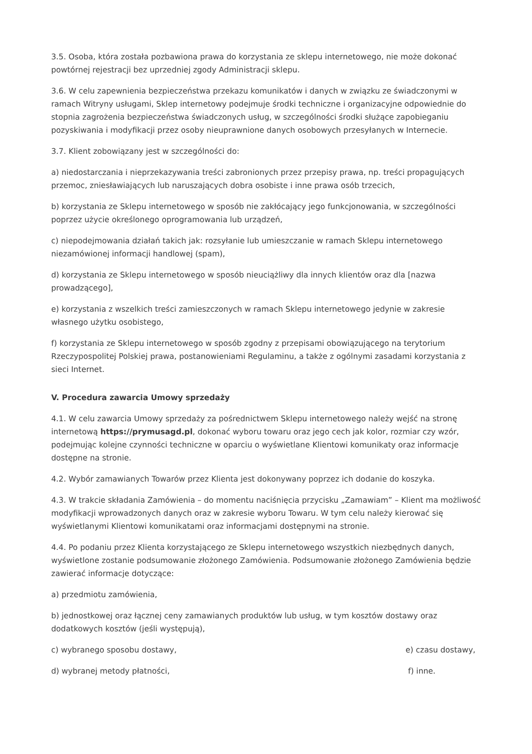3.5. Osoba, która została pozbawiona prawa do korzystania ze sklepu internetowego, nie może dokonać powtórnej rejestracji bez uprzedniej zgody Administracji sklepu.
3.6. W celu zapewnienia bezpieczeństwa przekazu komunikatów i danych w związku ze świadczonymi w ramach Witryny usługami, Sklep internetowy podejmuje środki techniczne i organizacyjne odpowiednie do stopnia zagrożenia bezpieczeństwa świadczonych usług, w szczególności środki służące zapobieganiu pozyskiwania i modyfikacji przez osoby nieuprawnione danych osobowych przesyłanych w Internecie.
3.7. Klient zobowiązany jest w szczególności do:
a) niedostarczania i nieprzekazywania treści zabronionych przez przepisy prawa, np. treści propagujących przemoc, zniesławiających lub naruszających dobra osobiste i inne prawa osób trzecich,
b) korzystania ze Sklepu internetowego w sposób nie zakłócający jego funkcjonowania, w szczególności poprzez użycie określonego oprogramowania lub urządzeń,
c) niepodejmowania działań takich jak: rozsyłanie lub umieszczanie w ramach Sklepu internetowego niezamówionej informacji handlowej (spam),
d) korzystania ze Sklepu internetowego w sposób nieuciążliwy dla innych klientów oraz dla [nazwa prowadzącego],
e) korzystania z wszelkich treści zamieszczonych w ramach Sklepu internetowego jedynie w zakresie własnego użytku osobistego,
f) korzystania ze Sklepu internetowego w sposób zgodny z przepisami obowiązującego na terytorium Rzeczypospolitej Polskiej prawa, postanowieniami Regulaminu, a także z ogólnymi zasadami korzystania z sieci Internet.
V. Procedura zawarcia Umowy sprzedaży
4.1. W celu zawarcia Umowy sprzedaży za pośrednictwem Sklepu internetowego należy wejść na stronę internetową https://prymusagd.pl, dokonać wyboru towaru oraz jego cech jak kolor, rozmiar czy wzór, podejmując kolejne czynności techniczne w oparciu o wyświetlane Klientowi komunikaty oraz informacje dostępne na stronie.
4.2. Wybór zamawianych Towarów przez Klienta jest dokonywany poprzez ich dodanie do koszyka.
4.3. W trakcie składania Zamówienia – do momentu naciśnięcia przycisku „Zamawiam” – Klient ma możliwość modyfikacji wprowadzonych danych oraz w zakresie wyboru Towaru. W tym celu należy kierować się wyświetlanymi Klientowi komunikatami oraz informacjami dostępnymi na stronie.
4.4. Po podaniu przez Klienta korzystającego ze Sklepu internetowego wszystkich niezbędnych danych, wyświetlone zostanie podsumowanie złożonego Zamówienia. Podsumowanie złożonego Zamówienia będzie zawierać informacje dotyczące:
a) przedmiotu zamówienia,
b) jednostkowej oraz łącznej ceny zamawianych produktów lub usług, w tym kosztów dostawy oraz dodatkowych kosztów (jeśli występują),
c) wybranego sposobu dostawy, e) czasu dostawy,
d) wybranej metody płatności, f) inne.